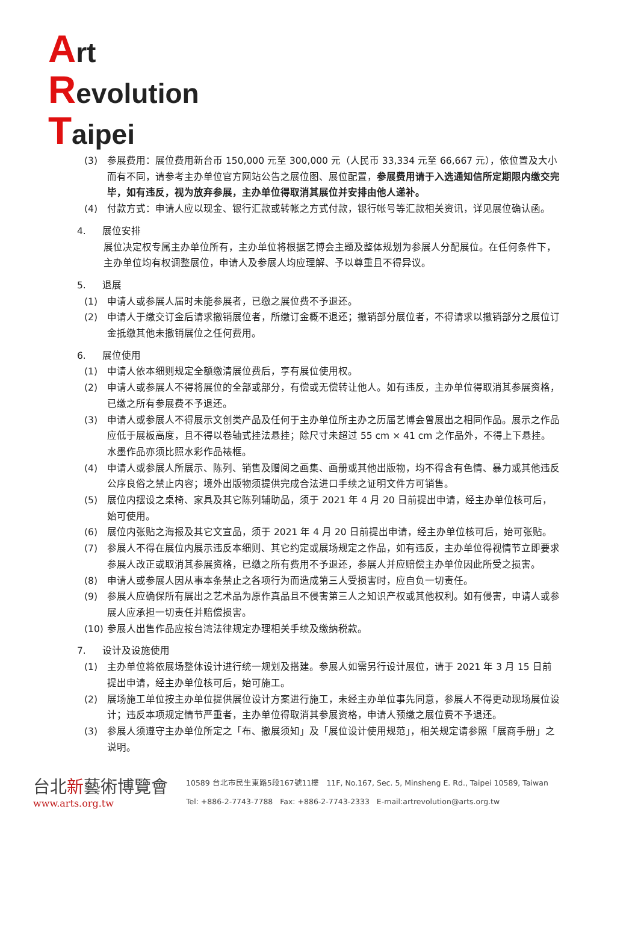Art
Revolution
Taipei
(3) 参展费用：展位费用新台币 150,000 元至 300,000 元（人民币 33,334 元至 66,667 元），依位置及大小而有不同，请参考主办单位官方网站公告之展位图、展位配置，参展费用请于入选通知信所定期限内缴交完毕，如有违反，视为放弃参展，主办单位得取消其展位并安排由他人递补。
(4) 付款方式：申请人应以现金、银行汇款或转帐之方式付款，银行帐号等汇款相关资讯，详见展位确认函。
4. 展位安排
展位决定权专属主办单位所有，主办单位将根据艺博会主题及整体规划为参展人分配展位。在任何条件下，主办单位均有权调整展位，申请人及参展人均应理解、予以尊重且不得异议。
5. 退展
(1) 申请人或参展人届时未能参展者，已缴之展位费不予退还。
(2) 申请人于缴交订金后请求撤销展位者，所缴订金概不退还；撤销部分展位者，不得请求以撤销部分之展位订金抵缴其他未撤销展位之任何费用。
6. 展位使用
(1) 申请人依本细则规定全额缴清展位费后，享有展位使用权。
(2) 申请人或参展人不得将展位的全部或部分，有偿或无偿转让他人。如有违反，主办单位得取消其参展资格，已缴之所有参展费不予退还。
(3) 申请人或参展人不得展示文创类产品及任何于主办单位所主办之历届艺博会曾展出之相同作品。展示之作品应低于展板高度，且不得以卷轴式挂法悬挂；除尺寸未超过 55 cm × 41 cm 之作品外，不得上下悬挂。水墨作品亦须比照水彩作品裱框。
(4) 申请人或参展人所展示、陈列、销售及赠阅之画集、画册或其他出版物，均不得含有色情、暴力或其他违反公序良俗之禁止内容；境外出版物须提供完成合法进口手续之证明文件方可销售。
(5) 展位内摆设之桌椅、家具及其它陈列辅助品，须于 2021 年 4 月 20 日前提出申请，经主办单位核可后，始可使用。
(6) 展位内张贴之海报及其它文宣品，须于 2021 年 4 月 20 日前提出申请，经主办单位核可后，始可张贴。
(7) 参展人不得在展位内展示违反本细则、其它约定或展场规定之作品，如有违反，主办单位得视情节立即要求参展人改正或取消其参展资格，已缴之所有费用不予退还，参展人并应赔偿主办单位因此所受之损害。
(8) 申请人或参展人因从事本条禁止之各项行为而造成第三人受损害时，应自负一切责任。
(9) 参展人应确保所有展出之艺术品为原作真品且不侵害第三人之知识产权或其他权利。如有侵害，申请人或参展人应承担一切责任并赔偿损害。
(10) 参展人出售作品应按台湾法律规定办理相关手续及缴纳税款。
7. 设计及设施使用
(1) 主办单位将依展场整体设计进行统一规划及搭建。参展人如需另行设计展位，请于 2021 年 3 月 15 日前提出申请，经主办单位核可后，始可施工。
(2) 展场施工单位按主办单位提供展位设计方案进行施工，未经主办单位事先同意，参展人不得更动现场展位设计；违反本项规定情节严重者，主办单位得取消其参展资格，申请人预缴之展位费不予退还。
(3) 参展人须遵守主办单位所定之「布、撤展须知」及「展位设计使用规范」，相关规定请参照「展商手册」之说明。
台北新藝術博覽會
www.arts.org.tw
10589 台北市民生東路5段167號11樓 11F, No.167, Sec. 5, Minsheng E. Rd., Taipei 10589, Taiwan
Tel: +886-2-7743-7788 Fax: +886-2-7743-2333 E-mail:artrevolution@arts.org.tw